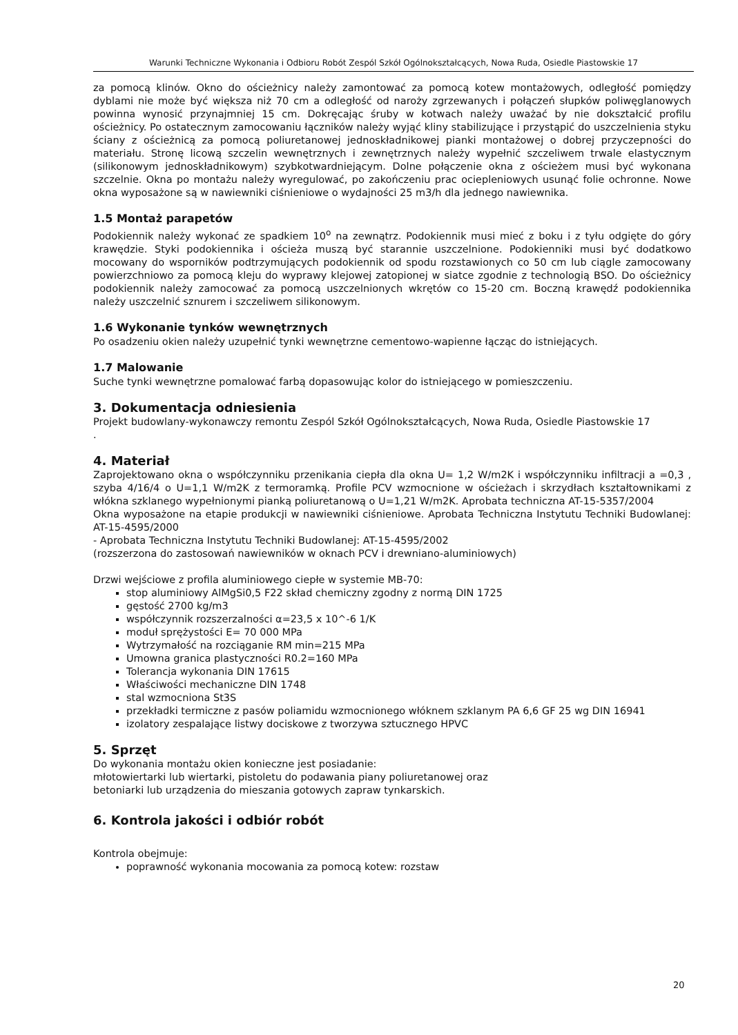Warunki Techniczne Wykonania i Odbioru Robót Zespól Szkół Ogólnokształcących, Nowa Ruda, Osiedle Piastowskie 17
za pomocą klinów. Okno do ościeżnicy należy zamontować za pomocą kotew montażowych, odległość pomiędzy dyblami nie może być większa niż 70 cm a odległość od naroży zgrzewanych i połączeń słupków poliwęglanowych powinna wynosić przynajmniej 15 cm. Dokręcając śruby w kotwach należy uważać by nie dokształcić profilu ościeżnicy. Po ostatecznym zamocowaniu łączników należy wyjąć kliny stabilizujące i przystąpić do uszczelnienia styku ściany z ościeżnicą za pomocą poliuretanowej jednoskładnikowej pianki montażowej o dobrej przyczepności do materiału. Stronę licową szczelin wewnętrznych i zewnętrznych należy wypełnić szczeliwem trwale elastycznym (silikonowym jednoskładnikowym) szybkotwardniejącym. Dolne połączenie okna z ościeżem musi być wykonana szczelnie. Okna po montażu należy wyregulować, po zakończeniu prac ociepleniowych usunąć folie ochronne. Nowe okna wyposażone są w nawiewniki ciśnieniowe o wydajności 25 m3/h dla jednego nawiewnika.
1.5 Montaż parapetów
Podokiennik należy wykonać ze spadkiem 10<sup>o</sup> na zewnątrz. Podokiennik musi mieć z boku i z tyłu odgięte do góry krawędzie. Styki podokiennika i ościeża muszą być starannie uszczelnione. Podokienniki musi być dodatkowo mocowany do wsporników podtrzymujących podokiennik od spodu rozstawionych co 50 cm lub ciągle zamocowany powierzchniowo za pomocą kleju do wyprawy klejowej zatopionej w siatce zgodnie z technologią BSO. Do ościeżnicy podokiennik należy zamocować za pomocą uszczelnionych wkrętów co 15-20 cm. Boczną krawędź podokiennika należy uszczelnić sznurem i szczeliwem silikonowym.
1.6 Wykonanie tynków wewnętrznych
Po osadzeniu okien należy uzupełnić tynki wewnętrzne cementowo-wapienne łącząc do istniejących.
1.7 Malowanie
Suche tynki wewnętrzne pomalować farbą dopasowując kolor do istniejącego w pomieszczeniu.
3. Dokumentacja odniesienia
Projekt budowlany-wykonawczy remontu Zespól Szkół Ogólnokształcących, Nowa Ruda, Osiedle Piastowskie 17
.
4. Materiał
Zaprojektowano okna o współczynniku przenikania ciepła dla okna U= 1,2 W/m2K i współczynniku infiltracji a =0,3 , szyba 4/16/4 o U=1,1 W/m2K z termoramką. Profile PCV wzmocnione w ościeżach i skrzydłach kształtownikami z włókna szklanego wypełnionymi pianką poliuretanową o U=1,21 W/m2K. Aprobata techniczna AT-15-5357/2004
Okna wyposażone na etapie produkcji w nawiewniki ciśnieniowe. Aprobata Techniczna Instytutu Techniki Budowlanej: AT-15-4595/2000
- Aprobata Techniczna Instytutu Techniki Budowlanej: AT-15-4595/2002
(rozszerzona do zastosowań nawiewników w oknach PCV i drewniano-aluminiowych)
Drzwi wejściowe z profila aluminiowego ciepłe w systemie MB-70:
stop aluminiowy AlMgSi0,5 F22 skład chemiczny zgodny z normą DIN 1725
gęstość 2700 kg/m3
współczynnik rozszerzalności α=23,5 x 10^-6 1/K
moduł sprężystości E= 70 000 MPa
Wytrzymałość na rozciąganie RM min=215 MPa
Umowna granica plastyczności R0.2=160 MPa
Tolerancja wykonania DIN 17615
Właściwości mechaniczne DIN 1748
stal wzmocniona St3S
przekładki termiczne z pasów poliamidu wzmocnionego włóknem szklanym PA 6,6 GF 25 wg DIN 16941
izolatory zespalające listwy dociskowe z tworzywa sztucznego HPVC
5. Sprzęt
Do wykonania montażu okien konieczne jest posiadanie:
młotowiertarki lub wiertarki, pistoletu do podawania piany poliuretanowej oraz
betoniarki lub urządzenia do mieszania gotowych zapraw tynkarskich.
6. Kontrola jakości i odbiór robót
Kontrola obejmuje:
poprawność wykonania mocowania za pomocą kotew: rozstaw
20